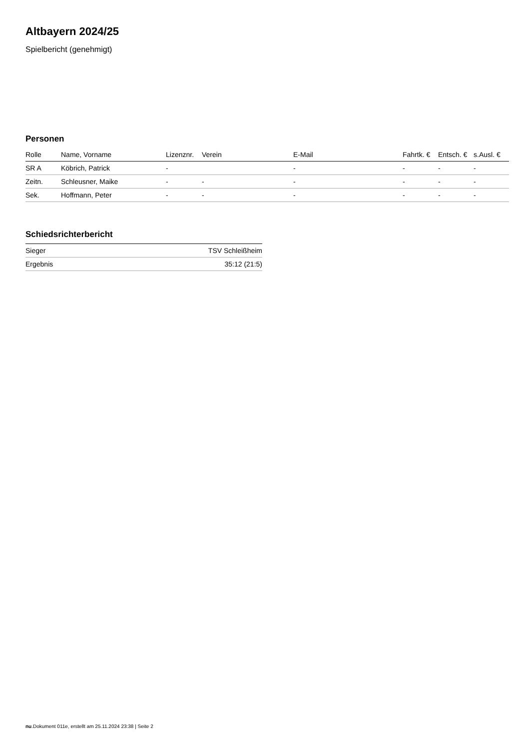Altbayern 2024/25
Spielbericht (genehmigt)
Personen
| Rolle | Name, Vorname | Lizenznr. | Verein | E-Mail | Fahrtk. € | Entsch. € | s.Ausl. € |
| --- | --- | --- | --- | --- | --- | --- | --- |
| SR A | Köbrich, Patrick | - | | - | - | - | - |
| Zeitn. | Schleusner, Maike | - | - | - | - | - | - |
| Sek. | Hoffmann, Peter | - | - | - | - | - | - |
Schiedsrichterbericht
| Sieger | TSV Schleißheim |
| Ergebnis | 35:12 (21:5) |
nu.Dokument 011e, erstellt am 25.11.2024 23:38 | Seite 2